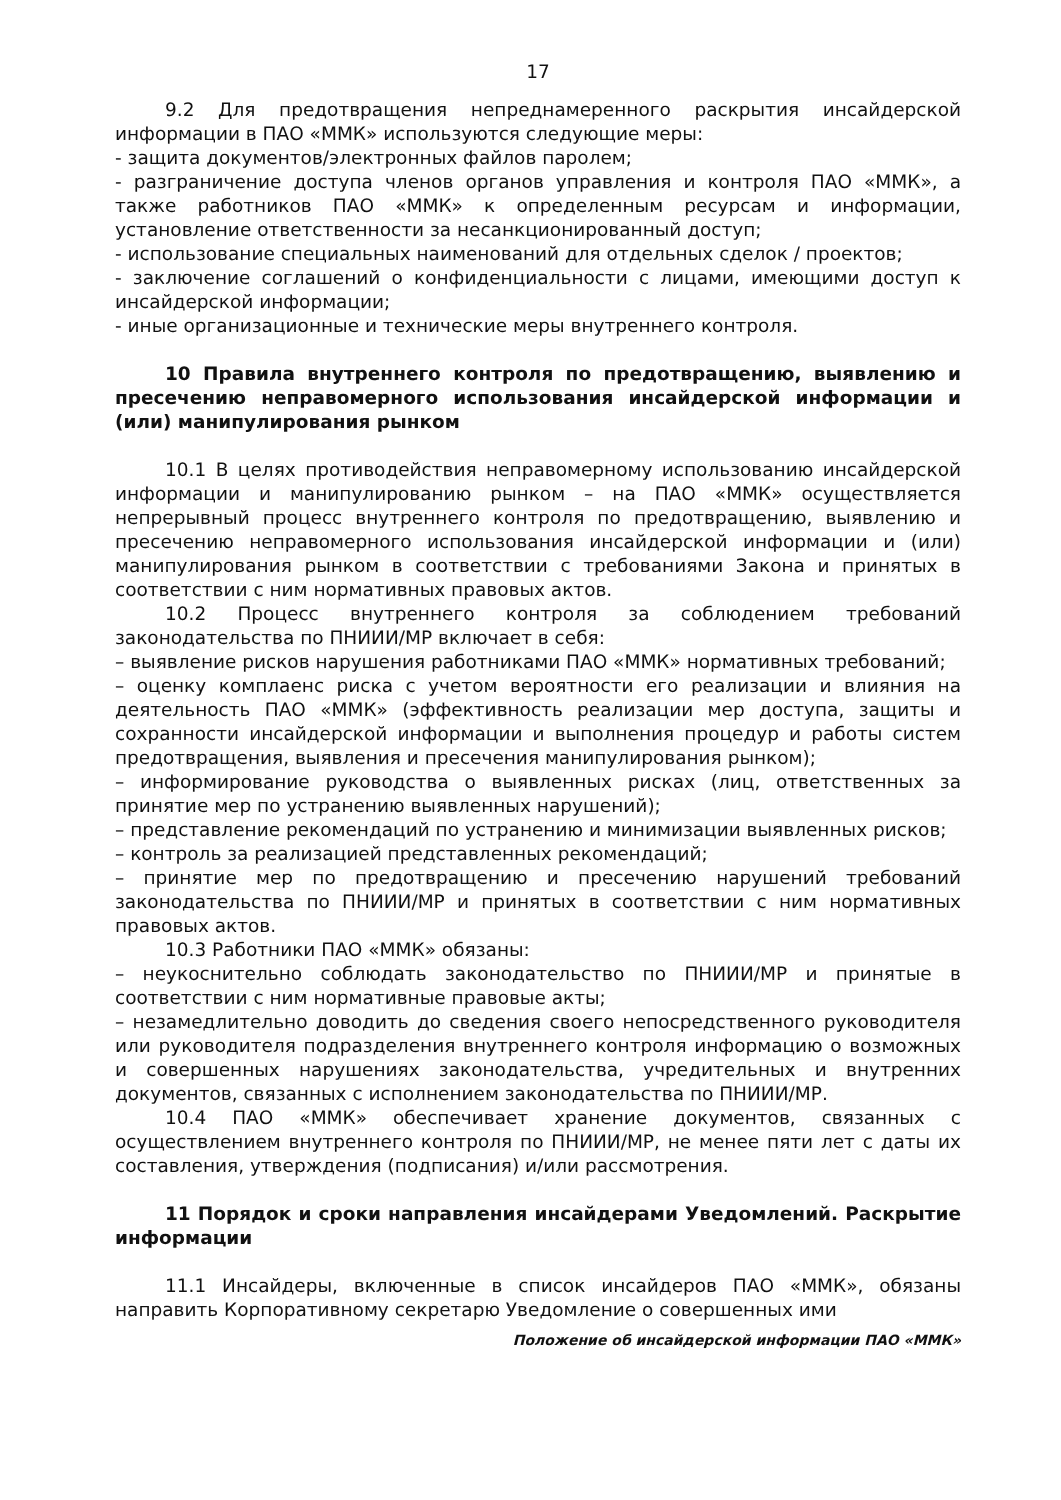17
9.2 Для предотвращения непреднамеренного раскрытия инсайдерской информации в ПАО «ММК» используются следующие меры:
- защита документов/электронных файлов паролем;
- разграничение доступа членов органов управления и контроля ПАО «ММК», а также работников ПАО «ММК» к определенным ресурсам и информации, установление ответственности за несанкционированный доступ;
- использование специальных наименований для отдельных сделок / проектов;
- заключение соглашений о конфиденциальности с лицами, имеющими доступ к инсайдерской информации;
- иные организационные и технические меры внутреннего контроля.
10 Правила внутреннего контроля по предотвращению, выявлению и пресечению неправомерного использования инсайдерской информации и (или) манипулирования рынком
10.1 В целях противодействия неправомерному использованию инсайдерской информации и манипулированию рынком – на ПАО «ММК» осуществляется непрерывный процесс внутреннего контроля по предотвращению, выявлению и пресечению неправомерного использования инсайдерской информации и (или) манипулирования рынком в соответствии с требованиями Закона и принятых в соответствии с ним нормативных правовых актов.
10.2 Процесс внутреннего контроля за соблюдением требований законодательства по ПНИИИ/МР включает в себя:
– выявление рисков нарушения работниками ПАО «ММК» нормативных требований;
– оценку комплаенс риска с учетом вероятности его реализации и влияния на деятельность ПАО «ММК» (эффективность реализации мер доступа, защиты и сохранности инсайдерской информации и выполнения процедур и работы систем предотвращения, выявления и пресечения манипулирования рынком);
– информирование руководства о выявленных рисках (лиц, ответственных за принятие мер по устранению выявленных нарушений);
– представление рекомендаций по устранению и минимизации выявленных рисков;
– контроль за реализацией представленных рекомендаций;
– принятие мер по предотвращению и пресечению нарушений требований законодательства по ПНИИИ/МР и принятых в соответствии с ним нормативных правовых актов.
10.3 Работники ПАО «ММК» обязаны:
– неукоснительно соблюдать законодательство по ПНИИИ/МР и принятые в соответствии с ним нормативные правовые акты;
– незамедлительно доводить до сведения своего непосредственного руководителя или руководителя подразделения внутреннего контроля информацию о возможных и совершенных нарушениях законодательства, учредительных и внутренних документов, связанных с исполнением законодательства по ПНИИИ/МР.
10.4 ПАО «ММК» обеспечивает хранение документов, связанных с осуществлением внутреннего контроля по ПНИИИ/МР, не менее пяти лет с даты их составления, утверждения (подписания) и/или рассмотрения.
11 Порядок и сроки направления инсайдерами Уведомлений. Раскрытие информации
11.1 Инсайдеры, включенные в список инсайдеров ПАО «ММК», обязаны направить Корпоративному секретарю Уведомление о совершенных ими
Положение об инсайдерской информации ПАО «ММК»